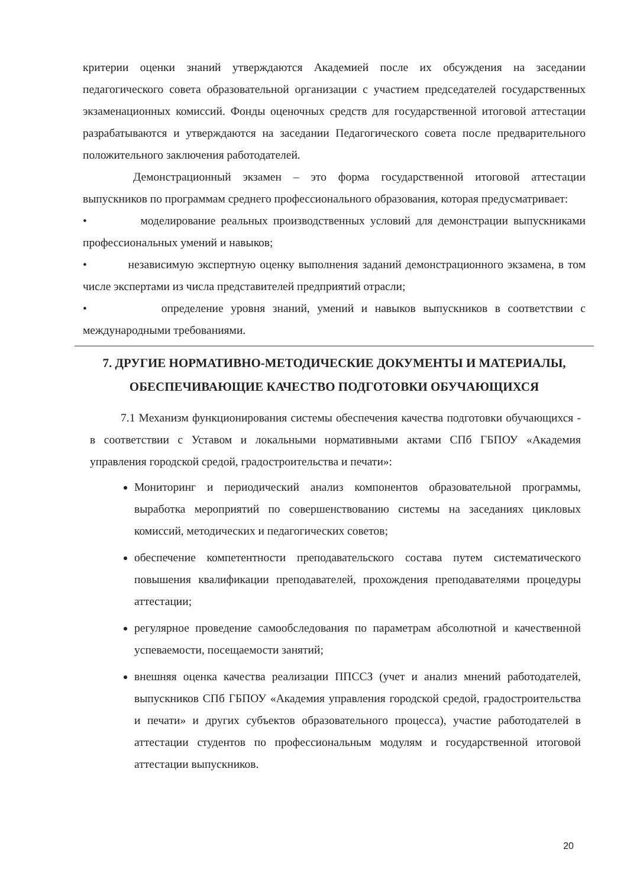критерии оценки знаний утверждаются Академией после их обсуждения на заседании педагогического совета образовательной организации с участием председателей государственных экзаменационных комиссий. Фонды оценочных средств для государственной итоговой аттестации разрабатываются и утверждаются на заседании Педагогического совета после предварительного положительного заключения работодателей.
Демонстрационный экзамен – это форма государственной итоговой аттестации выпускников по программам среднего профессионального образования, которая предусматривает:
• моделирование реальных производственных условий для демонстрации выпускниками профессиональных умений и навыков;
• независимую экспертную оценку выполнения заданий демонстрационного экзамена, в том числе экспертами из числа представителей предприятий отрасли;
• определение уровня знаний, умений и навыков выпускников в соответствии с международными требованиями.
7. ДРУГИЕ НОРМАТИВНО-МЕТОДИЧЕСКИЕ ДОКУМЕНТЫ И МАТЕРИАЛЫ, ОБЕСПЕЧИВАЮЩИЕ КАЧЕСТВО ПОДГОТОВКИ ОБУЧАЮЩИХСЯ
7.1 Механизм функционирования системы обеспечения качества подготовки обучающихся - в соответствии с Уставом и локальными нормативными актами СПб ГБПОУ «Академия управления городской средой, градостроительства и печати»:
Мониторинг и периодический анализ компонентов образовательной программы, выработка мероприятий по совершенствованию системы на заседаниях цикловых комиссий, методических и педагогических советов;
обеспечение компетентности преподавательского состава путем систематического повышения квалификации преподавателей, прохождения преподавателями процедуры аттестации;
регулярное проведение самообследования по параметрам абсолютной и качественной успеваемости, посещаемости занятий;
внешняя оценка качества реализации ППССЗ (учет и анализ мнений работодателей, выпускников СПб ГБПОУ «Академия управления городской средой, градостроительства и печати» и других субъектов образовательного процесса), участие работодателей в аттестации студентов по профессиональным модулям и государственной итоговой аттестации выпускников.
20